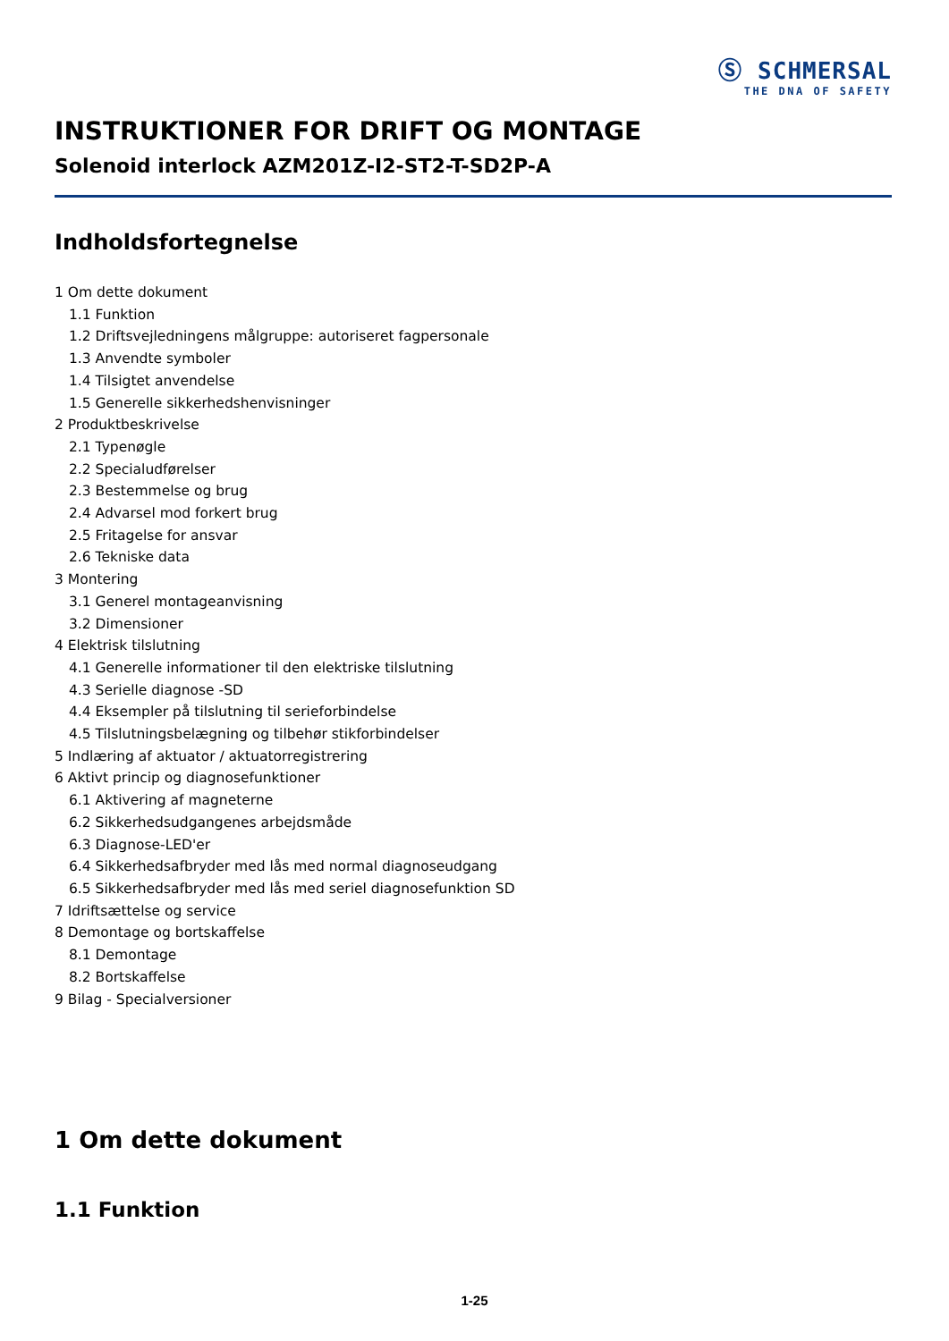Ⓢ SCHMERSAL
THE DNA OF SAFETY
INSTRUKTIONER FOR DRIFT OG MONTAGE
Solenoid interlock AZM201Z-I2-ST2-T-SD2P-A
Indholdsfortegnelse
1 Om dette dokument
1.1 Funktion
1.2 Driftsvejledningens målgruppe: autoriseret fagpersonale
1.3 Anvendte symboler
1.4 Tilsigtet anvendelse
1.5 Generelle sikkerhedshenvisninger
2 Produktbeskrivelse
2.1 Typenøgle
2.2 Specialudførelser
2.3 Bestemmelse og brug
2.4 Advarsel mod forkert brug
2.5 Fritagelse for ansvar
2.6 Tekniske data
3 Montering
3.1 Generel montageanvisning
3.2 Dimensioner
4 Elektrisk tilslutning
4.1 Generelle informationer til den elektriske tilslutning
4.3 Serielle diagnose -SD
4.4 Eksempler på tilslutning til serieforbindelse
4.5 Tilslutningsbelægning og tilbehør stikforbindelser
5 Indlæring af aktuator / aktuatorregistrering
6 Aktivt princip og diagnosefunktioner
6.1 Aktivering af magneterne
6.2 Sikkerhedsudgangenes arbejdsmåde
6.3 Diagnose-LED'er
6.4 Sikkerhedsafbryder med lås med normal diagnoseudgang
6.5 Sikkerhedsafbryder med lås med seriel diagnosefunktion SD
7 Idriftsættelse og service
8 Demontage og bortskaffelse
8.1 Demontage
8.2 Bortskaffelse
9 Bilag - Specialversioner
1 Om dette dokument
1.1 Funktion
1-25